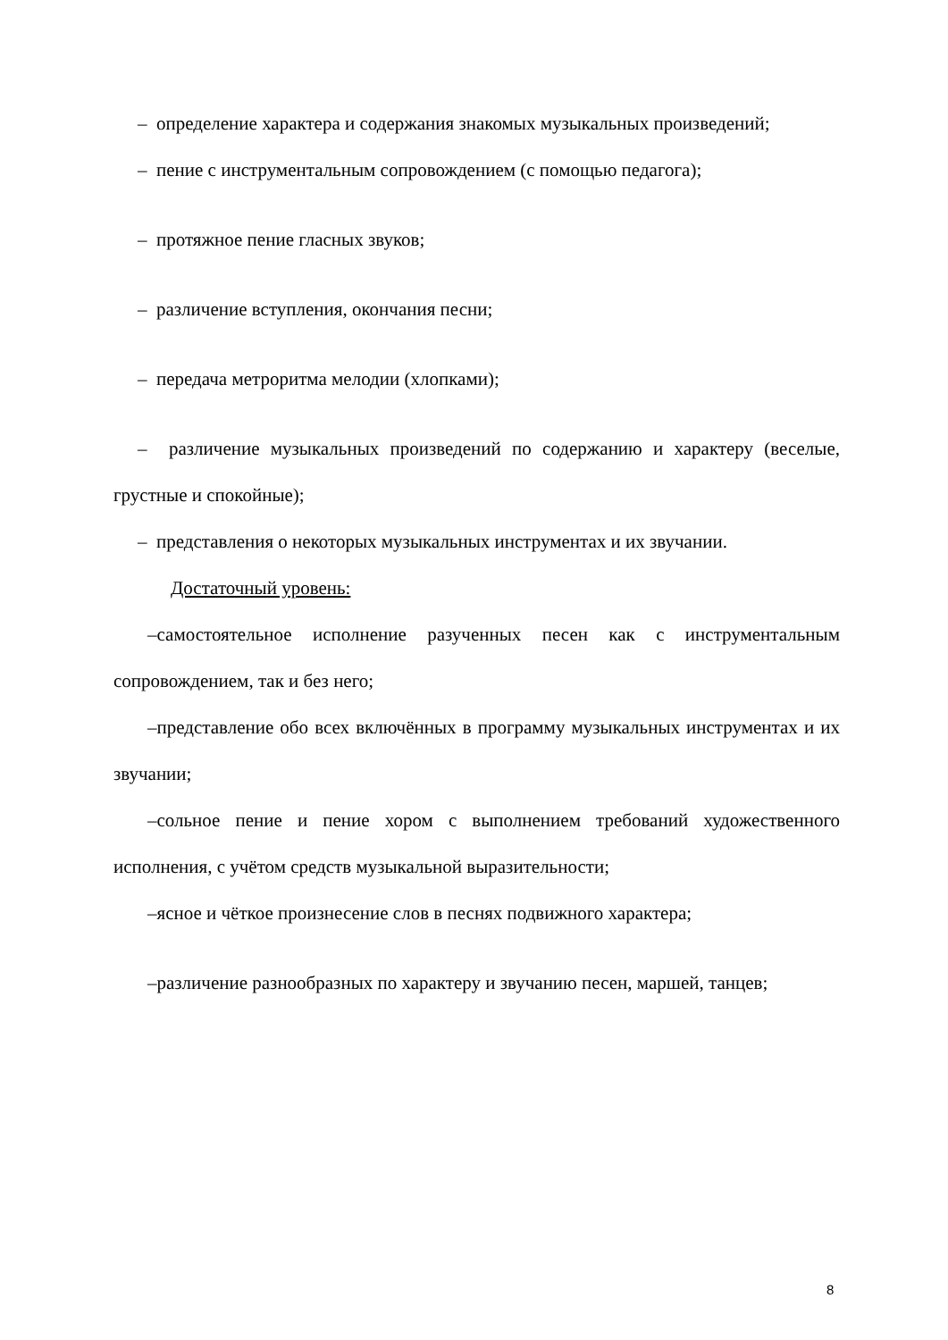– определение характера и содержания знакомых музыкальных произведений;
– пение с инструментальным сопровождением (с помощью педагога);
– протяжное пение гласных звуков;
– различение вступления, окончания песни;
– передача метроритма мелодии (хлопками);
– различение музыкальных произведений по содержанию и характеру (веселые, грустные и спокойные);
– представления о некоторых музыкальных инструментах и их звучании.
Достаточный уровень:
–самостоятельное исполнение разученных песен как с инструментальным сопровождением, так и без него;
–представление обо всех включённых в программу музыкальных инструментах и их звучании;
–сольное пение и пение хором с выполнением требований художественного исполнения, с учётом средств музыкальной выразительности;
–ясное и чёткое произнесение слов в песнях подвижного характера;
–различение разнообразных по характеру и звучанию песен, маршей, танцев;
8